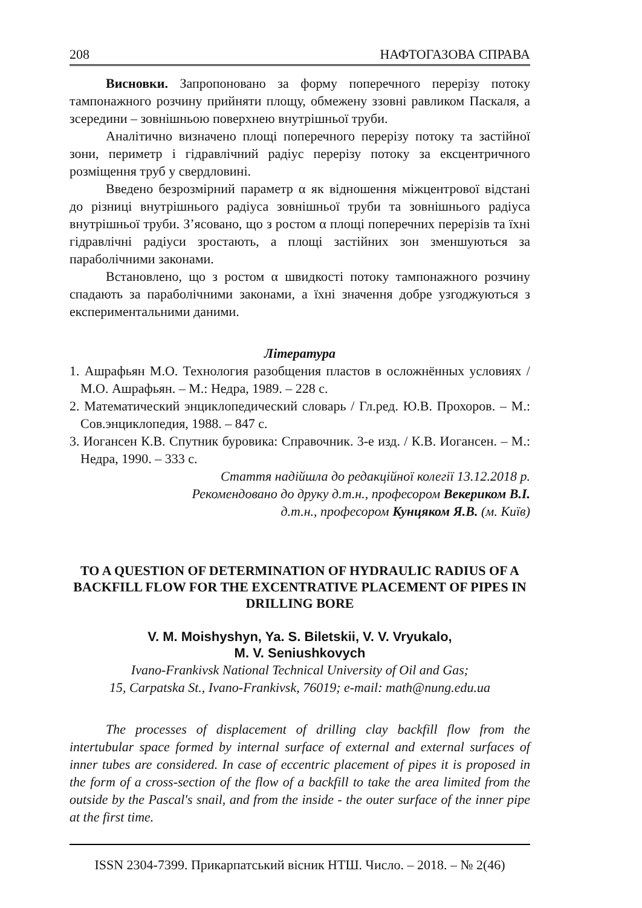208 НАФТОГАЗОВА СПРАВА
Висновки. Запропоновано за форму поперечного перерізу потоку тампонажного розчину прийняти площу, обмежену ззовні равликом Паскаля, а зсередини – зовнішньою поверхнею внутрішньої труби.
Аналітично визначено площі поперечного перерізу потоку та застійної зони, периметр і гідравлічний радіус перерізу потоку за ексцентричного розміщення труб у свердловині.
Введено безрозмірний параметр α як відношення міжцентрової відстані до різниці внутрішнього радіуса зовнішньої труби та зовнішнього радіуса внутрішньої труби. З’ясовано, що з ростом α площі поперечних перерізів та їхні гідравлічні радіуси зростають, а площі застійних зон зменшуються за параболічними законами.
Встановлено, що з ростом α швидкості потоку тампонажного розчину спадають за параболічними законами, а їхні значення добре узгоджуються з експериментальними даними.
Література
1. Ашрафьян М.О. Технология разобщения пластов в осложнённых условиях / М.О. Ашрафьян. – М.: Недра, 1989. – 228 с.
2. Математический энциклопедический словарь / Гл.ред. Ю.В. Прохоров. – М.: Сов.энциклопедия, 1988. – 847 с.
3. Иогансен К.В. Спутник буровика: Справочник. 3-е изд. / К.В. Иогансен. – М.: Недра, 1990. – 333 с.
Стаття надійшла до редакційної колегії 13.12.2018 р.
Рекомендовано до друку д.т.н., професором Векериком В.І.
д.т.н., професором Кунцяком Я.В. (м. Київ)
TO A QUESTION OF DETERMINATION OF HYDRAULIC RADIUS OF A BACKFILL FLOW FOR THE EXCENTRATIVE PLACEMENT OF PIPES IN DRILLING BORE
V. M. Moishyshyn, Ya. S. Biletskii, V. V. Vryukalo,
M. V. Seniushkovych
Ivano-Frankivsk National Technical University of Oil and Gas;
15, Carpatska St., Ivano-Frankivsk, 76019; e-mail: math@nung.edu.ua
The processes of displacement of drilling clay backfill flow from the intertubular space formed by internal surface of external and external surfaces of inner tubes are considered. In case of eccentric placement of pipes it is proposed in the form of a cross-section of the flow of a backfill to take the area limited from the outside by the Pascal's snail, and from the inside - the outer surface of the inner pipe at the first time.
ISSN 2304-7399. Прикарпатський вісник НТШ. Число. – 2018. – № 2(46)